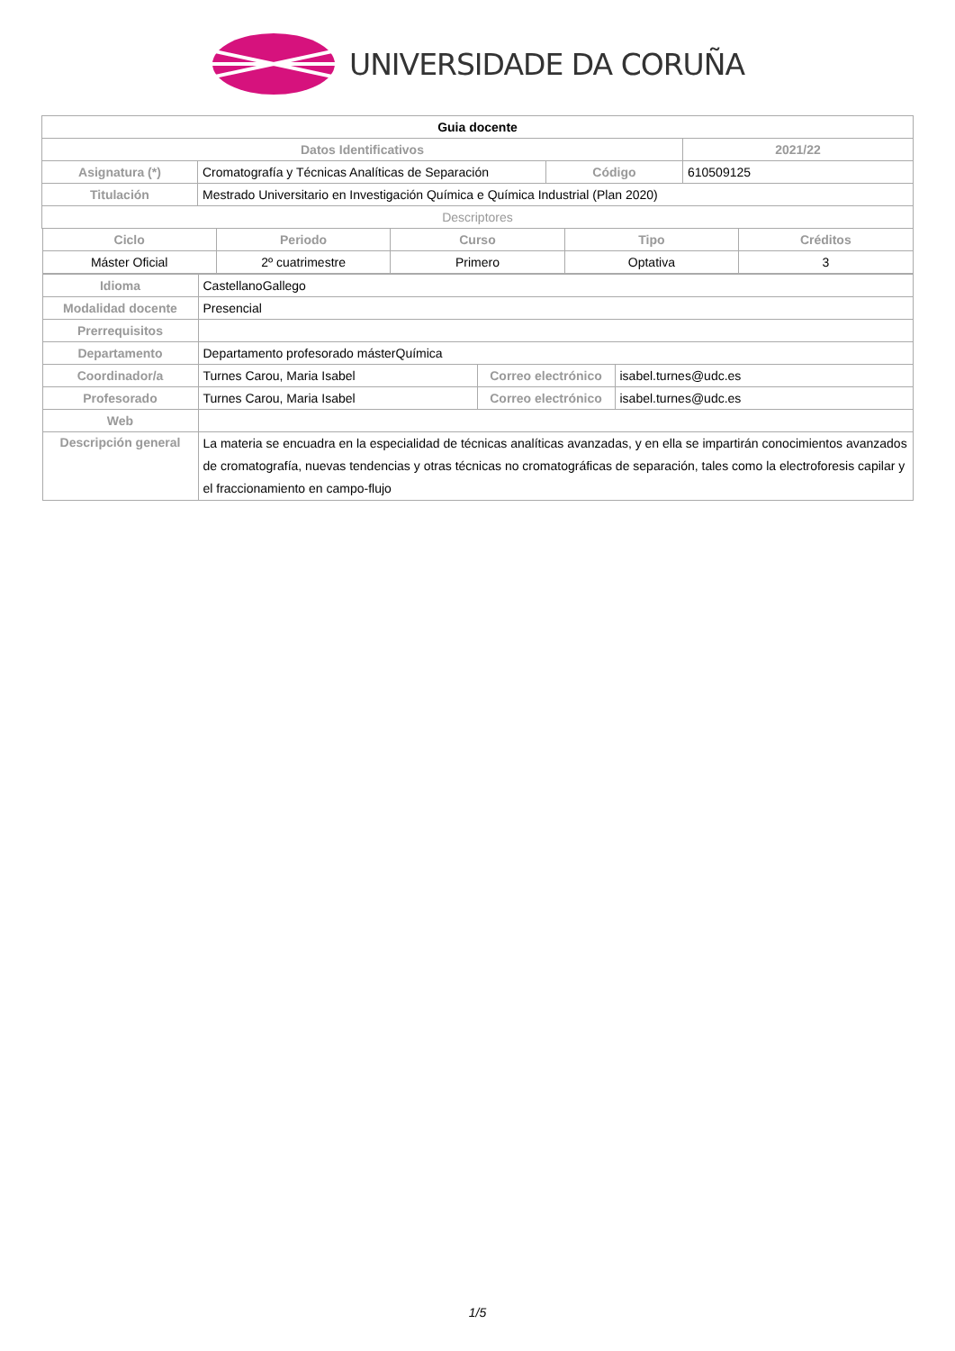UNIVERSIDADE DA CORUÑA
| Guia docente | | | |
| Datos Identificativos | | | 2021/22 |
| Asignatura (*) | Cromatografía y Técnicas Analíticas de Separación | Código | 610509125 |
| Titulación | Mestrado Universitario en Investigación Química e Química Industrial (Plan 2020) | | |
| Descriptores | | | |
| Ciclo | Periodo | Curso | Tipo | Créditos |
| --- | --- | --- | --- | --- |
| Máster Oficial | 2º cuatrimestre | Primero | Optativa | 3 |
| Idioma | CastellanoGallego | | |
| Modalidad docente | Presencial | | |
| Prerrequisitos | | | |
| Departamento | Departamento profesorado másterQuímica | | |
| Coordinador/a | Turnes Carou, Maria Isabel | Correo electrónico | isabel.turnes@udc.es |
| Profesorado | Turnes Carou, Maria Isabel | Correo electrónico | isabel.turnes@udc.es |
| Web | | | |
| Descripción general | La materia se encuadra en la especialidad de técnicas analíticas avanzadas, y en ella se impartirán conocimientos avanzados de cromatografía, nuevas tendencias y otras técnicas no cromatográficas de separación, tales como la electroforesis capilar y el fraccionamiento en campo-flujo | | |
1/5